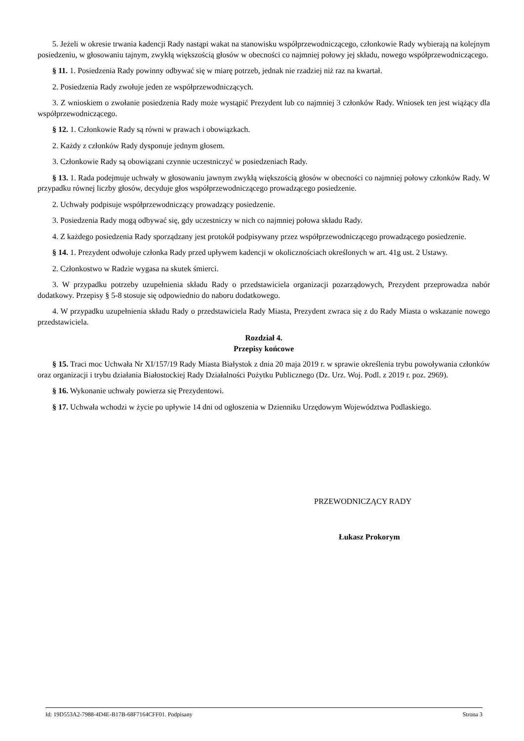5. Jeżeli w okresie trwania kadencji Rady nastąpi wakat na stanowisku współprzewodniczącego, członkowie Rady wybierają na kolejnym posiedzeniu, w głosowaniu tajnym, zwykłą większością głosów w obecności co najmniej połowy jej składu, nowego współprzewodniczącego.
§ 11. 1. Posiedzenia Rady powinny odbywać się w miarę potrzeb, jednak nie rzadziej niż raz na kwartał.
2. Posiedzenia Rady zwołuje jeden ze współprzewodniczących.
3. Z wnioskiem o zwołanie posiedzenia Rady może wystąpić Prezydent lub co najmniej 3 członków Rady. Wniosek ten jest wiążący dla współprzewodniczącego.
§ 12. 1. Członkowie Rady są równi w prawach i obowiązkach.
2. Każdy z członków Rady dysponuje jednym głosem.
3. Członkowie Rady są obowiązani czynnie uczestniczyć w posiedzeniach Rady.
§ 13. 1. Rada podejmuje uchwały w głosowaniu jawnym zwykłą większością głosów w obecności co najmniej połowy członków Rady. W przypadku równej liczby głosów, decyduje głos współprzewodniczącego prowadzącego posiedzenie.
2. Uchwały podpisuje współprzewodniczący prowadzący posiedzenie.
3. Posiedzenia Rady mogą odbywać się, gdy uczestniczy w nich co najmniej połowa składu Rady.
4. Z każdego posiedzenia Rady sporządzany jest protokół podpisywany przez współprzewodniczącego prowadzącego posiedzenie.
§ 14. 1. Prezydent odwołuje członka Rady przed upływem kadencji w okolicznościach określonych w art. 41g ust. 2 Ustawy.
2. Członkostwo w Radzie wygasa na skutek śmierci.
3. W przypadku potrzeby uzupełnienia składu Rady o przedstawiciela organizacji pozarządowych, Prezydent przeprowadza nabór dodatkowy. Przepisy § 5-8 stosuje się odpowiednio do naboru dodatkowego.
4. W przypadku uzupełnienia składu Rady o przedstawiciela Rady Miasta, Prezydent zwraca się z do Rady Miasta o wskazanie nowego przedstawiciela.
Rozdział 4.
Przepisy końcowe
§ 15. Traci moc Uchwała Nr XI/157/19 Rady Miasta Białystok z dnia 20 maja 2019 r. w sprawie określenia trybu powoływania członków oraz organizacji i trybu działania Białostockiej Rady Działalności Pożytku Publicznego (Dz. Urz. Woj. Podl. z 2019 r. poz. 2969).
§ 16. Wykonanie uchwały powierza się Prezydentowi.
§ 17. Uchwała wchodzi w życie po upływie 14 dni od ogłoszenia w Dzienniku Urzędowym Województwa Podlaskiego.
PRZEWODNICZĄCY RADY
Łukasz Prokorym
Id: 19D553A2-7988-4D4E-B17B-68F7164CFF01. Podpisany Strona 3